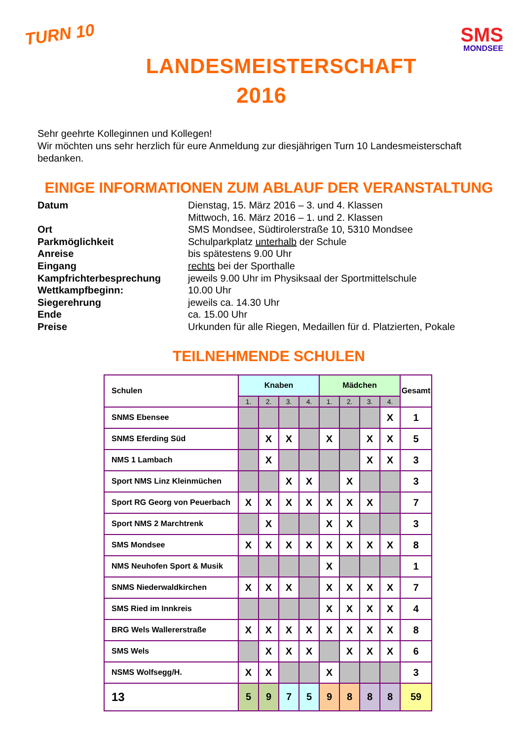TURN 10
SMS
MONDSEE
LANDESMEISTERSCHAFT
2016
Sehr geehrte Kolleginnen und Kollegen!
Wir möchten uns sehr herzlich für eure Anmeldung zur diesjährigen Turn 10 Landesmeisterschaft bedanken.
EINIGE INFORMATIONEN ZUM ABLAUF DER VERANSTALTUNG
Datum Dienstag, 15. März 2016 – 3. und 4. Klassen
Mittwoch, 16. März 2016 – 1. und 2. Klassen
Ort SMS Mondsee, Südtirolerstraße 10, 5310 Mondsee
Parkmöglichkeit Schulparkplatz unterhalb der Schule
Anreise bis spätestens 9.00 Uhr
Eingang rechts bei der Sporthalle
Kampfrichterbesprechung jeweils 9.00 Uhr im Physiksaal der Sportmittelschule
Wettkampfbeginn: 10.00 Uhr
Siegerehrung jeweils ca. 14.30 Uhr
Ende ca. 15.00 Uhr
Preise Urkunden für alle Riegen, Medaillen für d. Platzierten, Pokale
TEILNEHMENDE SCHULEN
| Schulen | Knaben | | | | Mädchen | | | | Gesamt |
| --- | --- | --- | --- | --- | --- | --- | --- | --- | --- |
| | 1. | 2. | 3. | 4. | 1. | 2. | 3. | 4. | |
| SNMS Ebensee | | | | | | | | X | 1 |
| SNMS Eferding Süd | | X | X | | X | | X | X | 5 |
| NMS 1 Lambach | | X | | | | | X | X | 3 |
| Sport NMS Linz Kleinmüchen | | | X | X | | X | | | 3 |
| Sport RG Georg von Peuerbach | X | X | X | X | X | X | X | | 7 |
| Sport NMS 2 Marchtrenk | | X | | | X | X | | | 3 |
| SMS Mondsee | X | X | X | X | X | X | X | X | 8 |
| NMS Neuhofen Sport & Musik | | | | | X | | | | 1 |
| SNMS Niederwaldkirchen | X | X | X | | X | X | X | X | 7 |
| SMS Ried im Innkreis | | | | | X | X | X | X | 4 |
| BRG Wels Wallererstraße | X | X | X | X | X | X | X | X | 8 |
| SMS Wels | | X | X | X | | X | X | X | 6 |
| NSMS Wolfsegg/H. | X | X | | | X | | | | 3 |
| 13 | 5 | 9 | 7 | 5 | 9 | 8 | 8 | 8 | 59 |